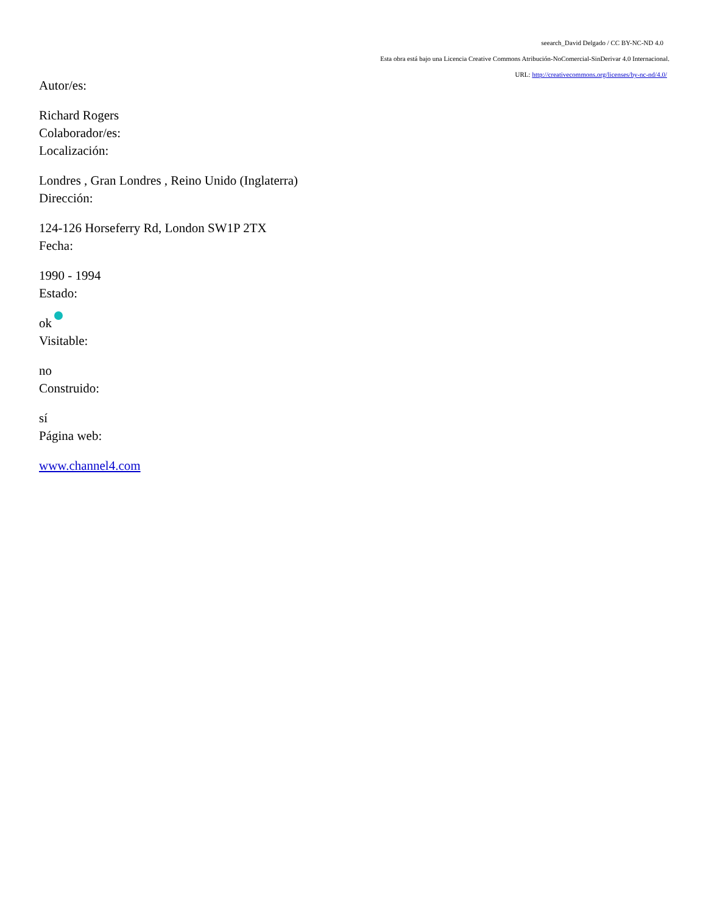seearch_David Delgado / CC BY-NC-ND 4.0
Esta obra está bajo una Licencia Creative Commons Atribución-NoComercial-SinDerivar 4.0 Internacional.
URL: http://creativecommons.org/licenses/by-nc-nd/4.0/
Autor/es:
Richard Rogers
Colaborador/es:
Localización:
Londres , Gran Londres , Reino Unido (Inglaterra)
Dirección:
124-126 Horseferry Rd, London SW1P 2TX
Fecha:
1990 - 1994
Estado:
ok
Visitable:
no
Construido:
sí
Página web:
www.channel4.com